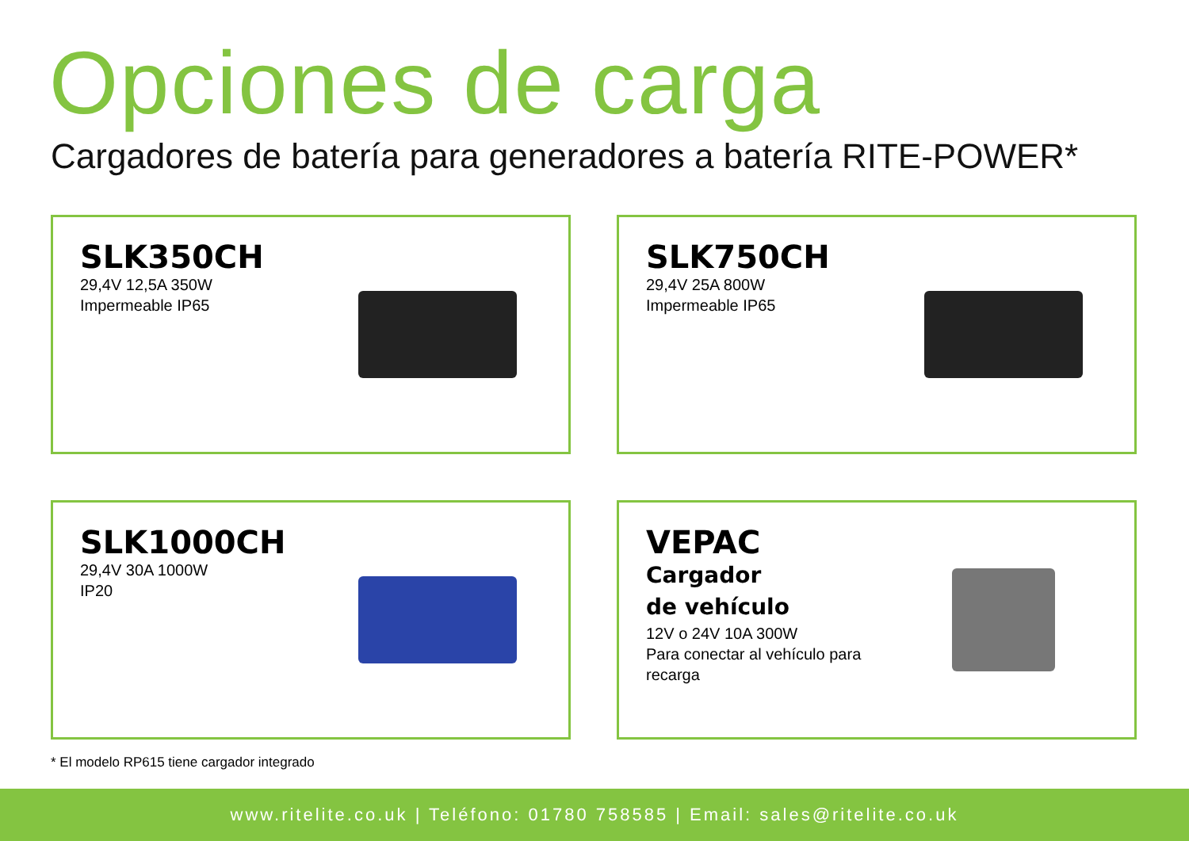Opciones de carga
Cargadores de batería para generadores a batería RITE-POWER*
SLK350CH
29,4V 12,5A 350W
Impermeable IP65
SLK750CH
29,4V 25A 800W
Impermeable IP65
SLK1000CH
29,4V 30A 1000W
IP20
VEPAC
Cargador
de vehículo
12V o 24V 10A 300W
Para conectar al vehículo para recarga
* El modelo RP615 tiene cargador integrado
www.ritelite.co.uk | Teléfono: 01780 758585 | Email: sales@ritelite.co.uk